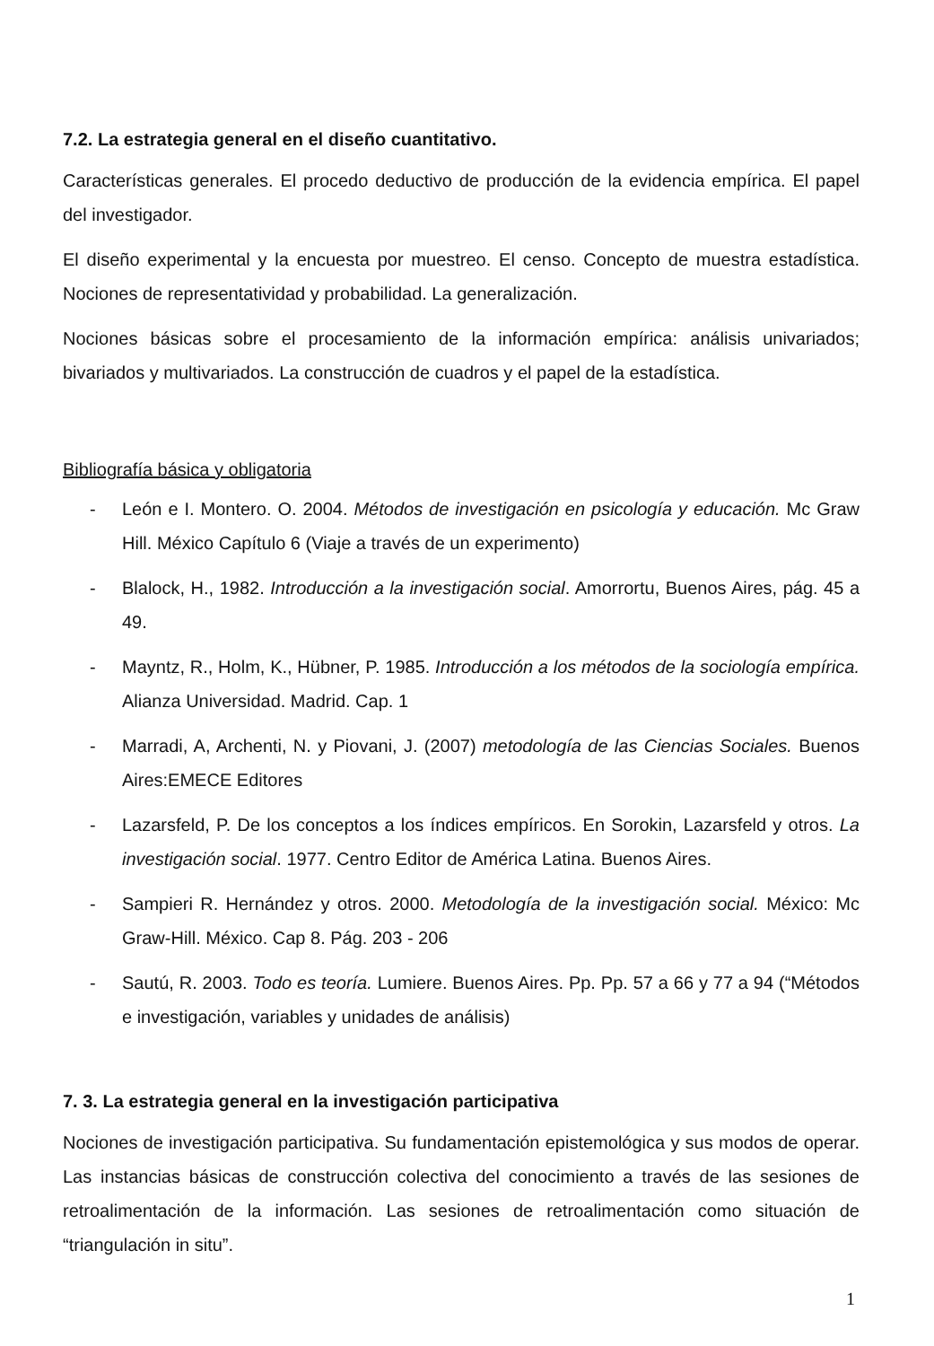7.2. La estrategia general en el diseño cuantitativo.
Características generales. El procedo deductivo de producción de la evidencia empírica. El papel del investigador.
El diseño experimental y la encuesta por muestreo. El censo. Concepto de muestra estadística. Nociones de representatividad y probabilidad. La generalización.
Nociones básicas sobre el procesamiento de la información empírica: análisis univariados; bivariados y multivariados. La construcción de cuadros y el papel de la estadística.
Bibliografía básica y obligatoria
- León e I. Montero. O. 2004. Métodos de investigación en psicología y educación. Mc Graw Hill. México Capítulo 6 (Viaje a través de un experimento)
- Blalock, H., 1982. Introducción a la investigación social. Amorrortu, Buenos Aires, pág. 45 a 49.
- Mayntz, R., Holm, K., Hübner, P. 1985. Introducción a los métodos de la sociología empírica. Alianza Universidad. Madrid. Cap. 1
- Marradi, A, Archenti, N. y Piovani, J. (2007) metodología de las Ciencias Sociales. Buenos Aires:EMECE Editores
- Lazarsfeld, P. De los conceptos a los índices empíricos. En Sorokin, Lazarsfeld y otros. La investigación social. 1977. Centro Editor de América Latina. Buenos Aires.
- Sampieri R. Hernández y otros. 2000. Metodología de la investigación social. México: Mc Graw-Hill. México. Cap 8. Pág. 203 - 206
- Sautú, R. 2003. Todo es teoría. Lumiere. Buenos Aires. Pp. Pp. 57 a 66 y 77 a 94 (“Métodos e investigación, variables y unidades de análisis)
7. 3. La estrategia general en la investigación participativa
Nociones de investigación participativa. Su fundamentación epistemológica y sus modos de operar. Las instancias básicas de construcción colectiva del conocimiento a través de las sesiones de retroalimentación de la información. Las sesiones de retroalimentación como situación de “triangulación in situ”.
1